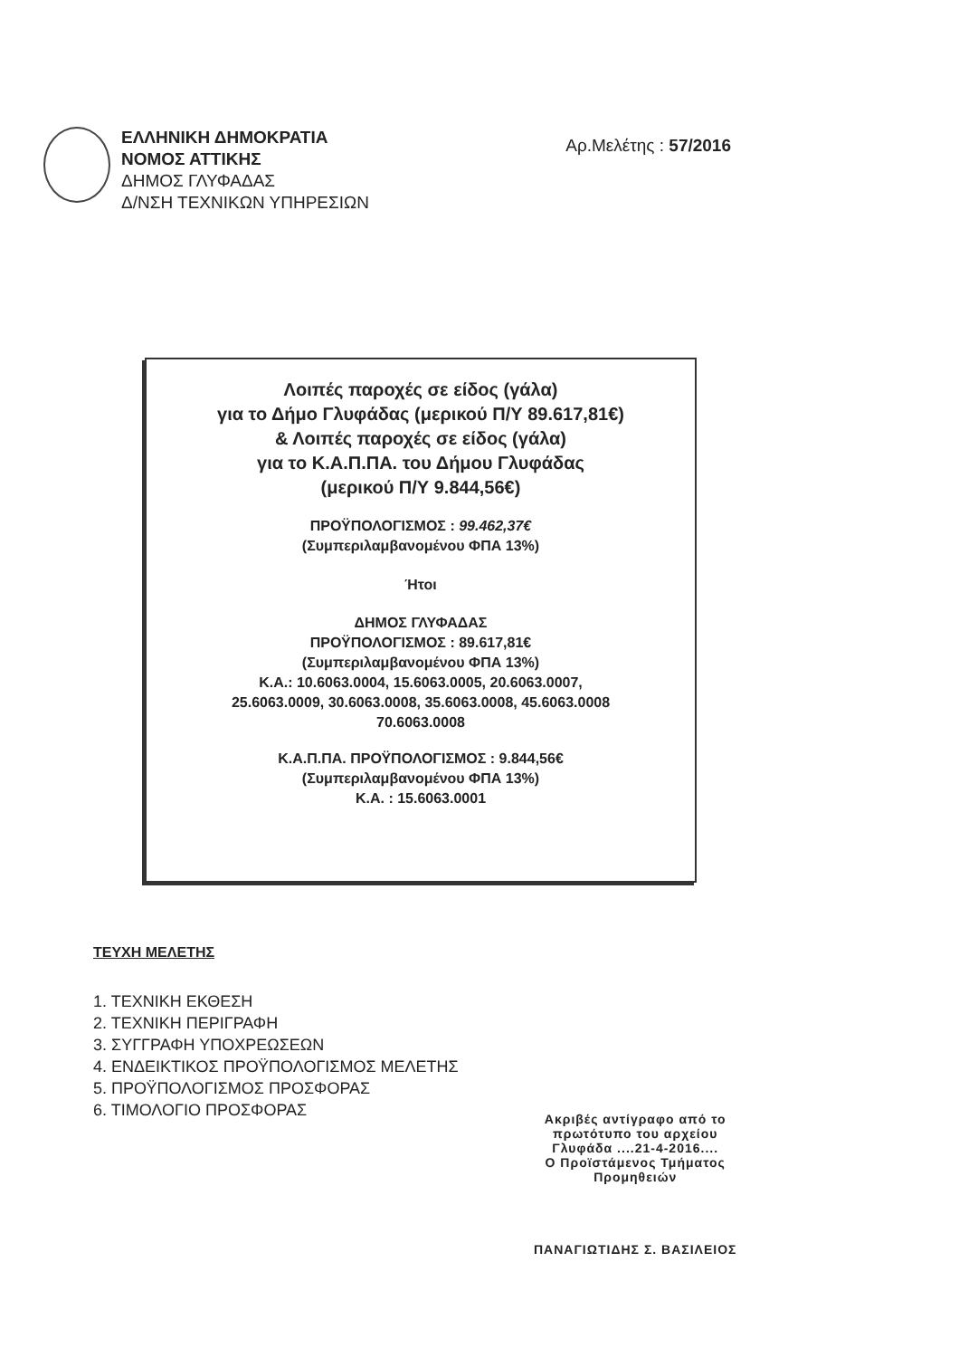ΕΛΛΗΝΙΚΗ ΔΗΜΟΚΡΑΤΙΑ
ΝΟΜΟΣ ΑΤΤΙΚΗΣ
ΔΗΜΟΣ ΓΛΥΦΑΔΑΣ
Δ/ΝΣΗ ΤΕΧΝΙΚΩΝ ΥΠΗΡΕΣΙΩΝ
Αρ.Μελέτης : 57/2016
Λοιπές παροχές σε είδος (γάλα)
για το Δήμο Γλυφάδας (μερικού Π/Υ 89.617,81€)
& Λοιπές παροχές σε είδος (γάλα)
για το Κ.Α.Π.ΠΑ. του Δήμου Γλυφάδας
(μερικού Π/Υ 9.844,56€)
ΠΡΟΫΠΟΛΟΓΙΣΜΟΣ : 99.462,37€
(Συμπεριλαμβανομένου ΦΠΑ 13%)
Ήτοι
ΔΗΜΟΣ ΓΛΥΦΑΔΑΣ
ΠΡΟΫΠΟΛΟΓΙΣΜΟΣ : 89.617,81€
(Συμπεριλαμβανομένου ΦΠΑ 13%)
Κ.Α.: 10.6063.0004, 15.6063.0005, 20.6063.0007,
25.6063.0009, 30.6063.0008, 35.6063.0008, 45.6063.0008
70.6063.0008
Κ.Α.Π.ΠΑ. ΠΡΟΫΠΟΛΟΓΙΣΜΟΣ : 9.844,56€
(Συμπεριλαμβανομένου ΦΠΑ 13%)
Κ.Α. : 15.6063.0001
ΤΕΥΧΗ ΜΕΛΕΤΗΣ
1. ΤΕΧΝΙΚΗ ΕΚΘΕΣΗ
2. ΤΕΧΝΙΚΗ ΠΕΡΙΓΡΑΦΗ
3. ΣΥΓΓΡΑΦΗ ΥΠΟΧΡΕΩΣΕΩΝ
4. ΕΝΔΕΙΚΤΙΚΟΣ ΠΡΟΫΠΟΛΟΓΙΣΜΟΣ ΜΕΛΕΤΗΣ
5. ΠΡΟΫΠΟΛΟΓΙΣΜΟΣ ΠΡΟΣΦΟΡΑΣ
6. ΤΙΜΟΛΟΓΙΟ ΠΡΟΣΦΟΡΑΣ
Ακριβές αντίγραφο από το
πρωτότυπο του αρχείου
Γλυφάδα ....21-4-2016....
Ο Προϊστάμενος Τμήματος
Προμηθειών
ΠΑΝΑΓΙΩΤΙΔΗΣ Σ. ΒΑΣΙΛΕΙΟΣ